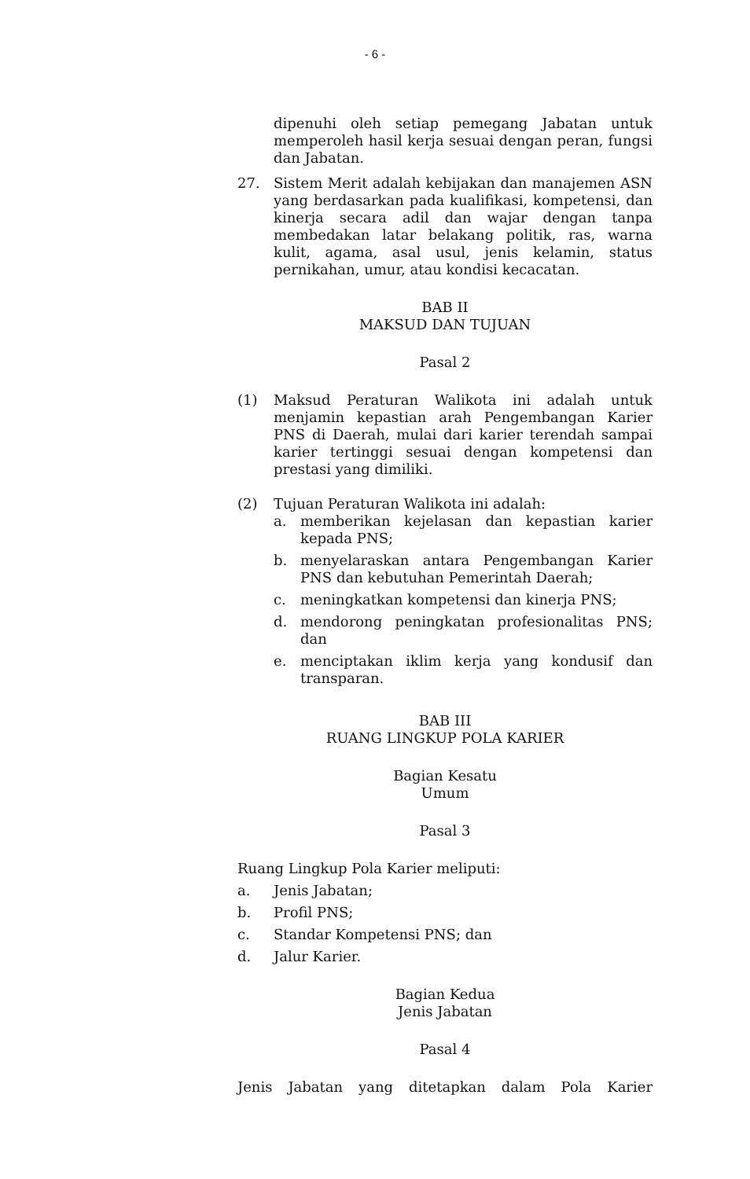- 6 -
dipenuhi oleh setiap pemegang Jabatan untuk memperoleh hasil kerja sesuai dengan peran, fungsi dan Jabatan.
27. Sistem Merit adalah kebijakan dan manajemen ASN yang berdasarkan pada kualifikasi, kompetensi, dan kinerja secara adil dan wajar dengan tanpa membedakan latar belakang politik, ras, warna kulit, agama, asal usul, jenis kelamin, status pernikahan, umur, atau kondisi kecacatan.
BAB II
MAKSUD DAN TUJUAN
Pasal 2
(1) Maksud Peraturan Walikota ini adalah untuk menjamin kepastian arah Pengembangan Karier PNS di Daerah, mulai dari karier terendah sampai karier tertinggi sesuai dengan kompetensi dan prestasi yang dimiliki.
(2) Tujuan Peraturan Walikota ini adalah:
a. memberikan kejelasan dan kepastian karier kepada PNS;
b. menyelaraskan antara Pengembangan Karier PNS dan kebutuhan Pemerintah Daerah;
c. meningkatkan kompetensi dan kinerja PNS;
d. mendorong peningkatan profesionalitas PNS; dan
e. menciptakan iklim kerja yang kondusif dan transparan.
BAB III
RUANG LINGKUP POLA KARIER
Bagian Kesatu
Umum
Pasal 3
Ruang Lingkup Pola Karier meliputi:
a. Jenis Jabatan;
b. Profil PNS;
c. Standar Kompetensi PNS; dan
d. Jalur Karier.
Bagian Kedua
Jenis Jabatan
Pasal 4
Jenis Jabatan yang ditetapkan dalam Pola Karier